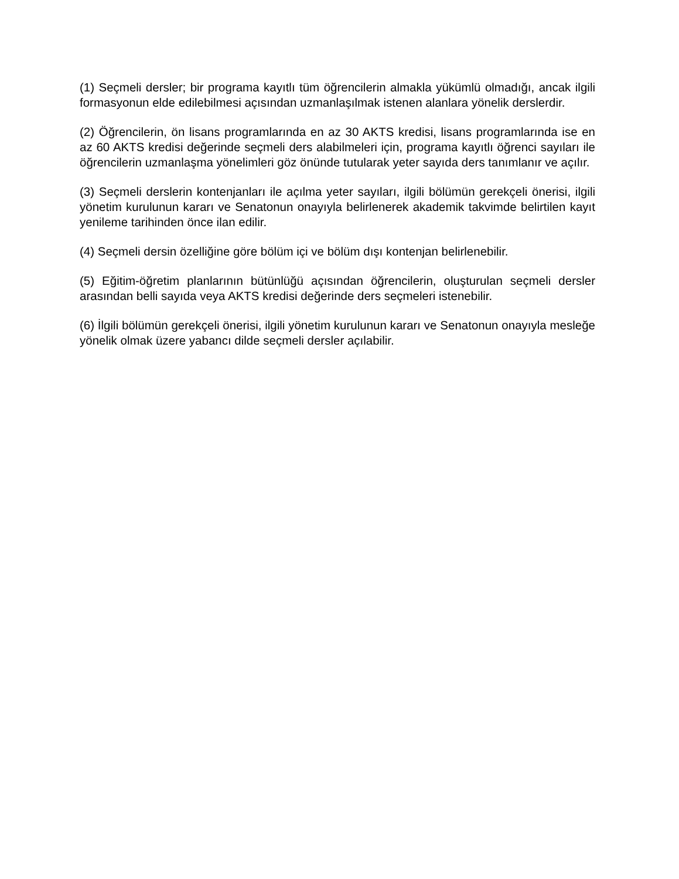(1) Seçmeli dersler; bir programa kayıtlı tüm öğrencilerin almakla yükümlü olmadığı, ancak ilgili formasyonun elde edilebilmesi açısından uzmanlaşılmak istenen alanlara yönelik derslerdir.
(2) Öğrencilerin, ön lisans programlarında en az 30 AKTS kredisi, lisans programlarında ise en az 60 AKTS kredisi değerinde seçmeli ders alabilmeleri için, programa kayıtlı öğrenci sayıları ile öğrencilerin uzmanlaşma yönelimleri göz önünde tutularak yeter sayıda ders tanımlanır ve açılır.
(3) Seçmeli derslerin kontenjanları ile açılma yeter sayıları, ilgili bölümün gerekçeli önerisi, ilgili yönetim kurulunun kararı ve Senatonun onayıyla belirlenerek akademik takvimde belirtilen kayıt yenileme tarihinden önce ilan edilir.
(4) Seçmeli dersin özelliğine göre bölüm içi ve bölüm dışı kontenjan belirlenebilir.
(5) Eğitim-öğretim planlarının bütünlüğü açısından öğrencilerin, oluşturulan seçmeli dersler arasından belli sayıda veya AKTS kredisi değerinde ders seçmeleri istenebilir.
(6) İlgili bölümün gerekçeli önerisi, ilgili yönetim kurulunun kararı ve Senatonun onayıyla mesleğe yönelik olmak üzere yabancı dilde seçmeli dersler açılabilir.